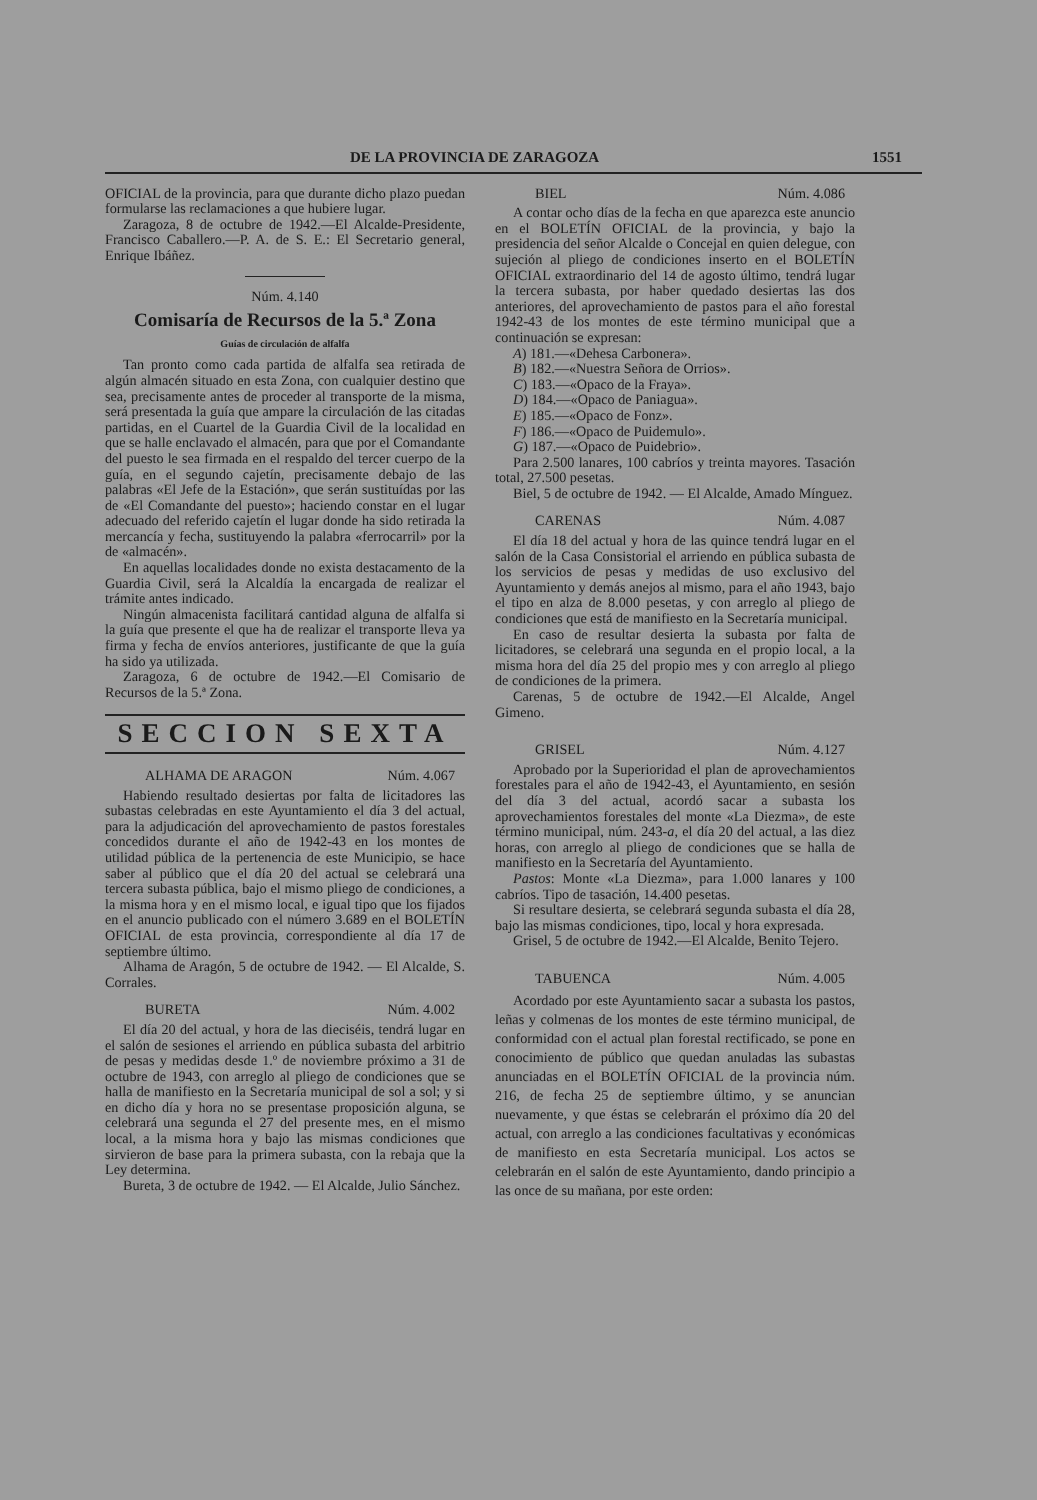DE LA PROVINCIA DE ZARAGOZA 1551
OFICIAL de la provincia, para que durante dicho plazo puedan formularse las reclamaciones a que hubiere lugar.
Zaragoza, 8 de octubre de 1942.—El Alcalde-Presidente, Francisco Caballero.—P. A. de S. E.: El Secretario general, Enrique Ibáñez.
Núm. 4.140
Comisaría de Recursos de la 5.ª Zona
Guías de circulación de alfalfa
Tan pronto como cada partida de alfalfa sea retirada de algún almacén situado en esta Zona, con cualquier destino que sea, precisamente antes de proceder al transporte de la misma, será presentada la guía que ampare la circulación de las citadas partidas, en el Cuartel de la Guardia Civil de la localidad en que se halle enclavado el almacén, para que por el Comandante del puesto le sea firmada en el respaldo del tercer cuerpo de la guía, en el segundo cajetín, precisamente debajo de las palabras «El Jefe de la Estación», que serán sustituídas por las de «El Comandante del puesto»; haciendo constar en el lugar adecuado del referido cajetín el lugar donde ha sido retirada la mercancía y fecha, sustituyendo la palabra «ferrocarril» por la de «almacén».
En aquellas localidades donde no exista destacamento de la Guardia Civil, será la Alcaldía la encargada de realizar el trámite antes indicado.
Ningún almacenista facilitará cantidad alguna de alfalfa si la guía que presente el que ha de realizar el transporte lleva ya firma y fecha de envíos anteriores, justificante de que la guía ha sido ya utilizada.
Zaragoza, 6 de octubre de 1942.—El Comisario de Recursos de la 5.ª Zona.
SECCION SEXTA
ALHAMA DE ARAGON Núm. 4.067
Habiendo resultado desiertas por falta de licitadores las subastas celebradas en este Ayuntamiento el día 3 del actual, para la adjudicación del aprovechamiento de pastos forestales concedidos durante el año de 1942-43 en los montes de utilidad pública de la pertenencia de este Municipio, se hace saber al público que el día 20 del actual se celebrará una tercera subasta pública, bajo el mismo pliego de condiciones, a la misma hora y en el mismo local, e igual tipo que los fijados en el anuncio publicado con el número 3.689 en el BOLETÍN OFICIAL de esta provincia, correspondiente al día 17 de septiembre último.
Alhama de Aragón, 5 de octubre de 1942. — El Alcalde, S. Corrales.
BURETA Núm. 4.002
El día 20 del actual, y hora de las dieciséis, tendrá lugar en el salón de sesiones el arriendo en pública subasta del arbitrio de pesas y medidas desde 1.º de noviembre próximo a 31 de octubre de 1943, con arreglo al pliego de condiciones que se halla de manifiesto en la Secretaría municipal de sol a sol; y si en dicho día y hora no se presentase proposición alguna, se celebrará una segunda el 27 del presente mes, en el mismo local, a la misma hora y bajo las mismas condiciones que sirvieron de base para la primera subasta, con la rebaja que la Ley determina.
Bureta, 3 de octubre de 1942. — El Alcalde, Julio Sánchez.
BIEL Núm. 4.086
A contar ocho días de la fecha en que aparezca este anuncio en el BOLETÍN OFICIAL de la provincia, y bajo la presidencia del señor Alcalde o Concejal en quien delegue, con sujeción al pliego de condiciones inserto en el BOLETÍN OFICIAL extraordinario del 14 de agosto último, tendrá lugar la tercera subasta, por haber quedado desiertas las dos anteriores, del aprovechamiento de pastos para el año forestal 1942-43 de los montes de este término municipal que a continuación se expresan:
A) 181.—«Dehesa Carbonera».
B) 182.—«Nuestra Señora de Orrios».
C) 183.—«Opaco de la Fraya».
D) 184.—«Opaco de Paniagua».
E) 185.—«Opaco de Fonz».
F) 186.—«Opaco de Puidemulo».
G) 187.—«Opaco de Puidebrio».
Para 2.500 lanares, 100 cabríos y treinta mayores. Tasación total, 27.500 pesetas.
Biel, 5 de octubre de 1942. — El Alcalde, Amado Mínguez.
CARENAS Núm. 4.087
El día 18 del actual y hora de las quince tendrá lugar en el salón de la Casa Consistorial el arriendo en pública subasta de los servicios de pesas y medidas de uso exclusivo del Ayuntamiento y demás anejos al mismo, para el año 1943, bajo el tipo en alza de 8.000 pesetas, y con arreglo al pliego de condiciones que está de manifiesto en la Secretaría municipal.
En caso de resultar desierta la subasta por falta de licitadores, se celebrará una segunda en el propio local, a la misma hora del día 25 del propio mes y con arreglo al pliego de condiciones de la primera.
Carenas, 5 de octubre de 1942.—El Alcalde, Angel Gimeno.
GRISEL Núm. 4.127
Aprobado por la Superioridad el plan de aprovechamientos forestales para el año de 1942-43, el Ayuntamiento, en sesión del día 3 del actual, acordó sacar a subasta los aprovechamientos forestales del monte «La Diezma», de este término municipal, núm. 243-a, el día 20 del actual, a las diez horas, con arreglo al pliego de condiciones que se halla de manifiesto en la Secretaría del Ayuntamiento.
Pastos: Monte «La Diezma», para 1.000 lanares y 100 cabríos. Tipo de tasación, 14.400 pesetas.
Si resultare desierta, se celebrará segunda subasta el día 28, bajo las mismas condiciones, tipo, local y hora expresada.
Grisel, 5 de octubre de 1942.—El Alcalde, Benito Tejero.
TABUENCA Núm. 4.005
Acordado por este Ayuntamiento sacar a subasta los pastos, leñas y colmenas de los montes de este término municipal, de conformidad con el actual plan forestal rectificado, se pone en conocimiento de público que quedan anuladas las subastas anunciadas en el BOLETÍN OFICIAL de la provincia núm. 216, de fecha 25 de septiembre último, y se anuncian nuevamente, y que éstas se celebrarán el próximo día 20 del actual, con arreglo a las condiciones facultativas y económicas de manifiesto en esta Secretaría municipal. Los actos se celebrarán en el salón de este Ayuntamiento, dando principio a las once de su mañana, por este orden: